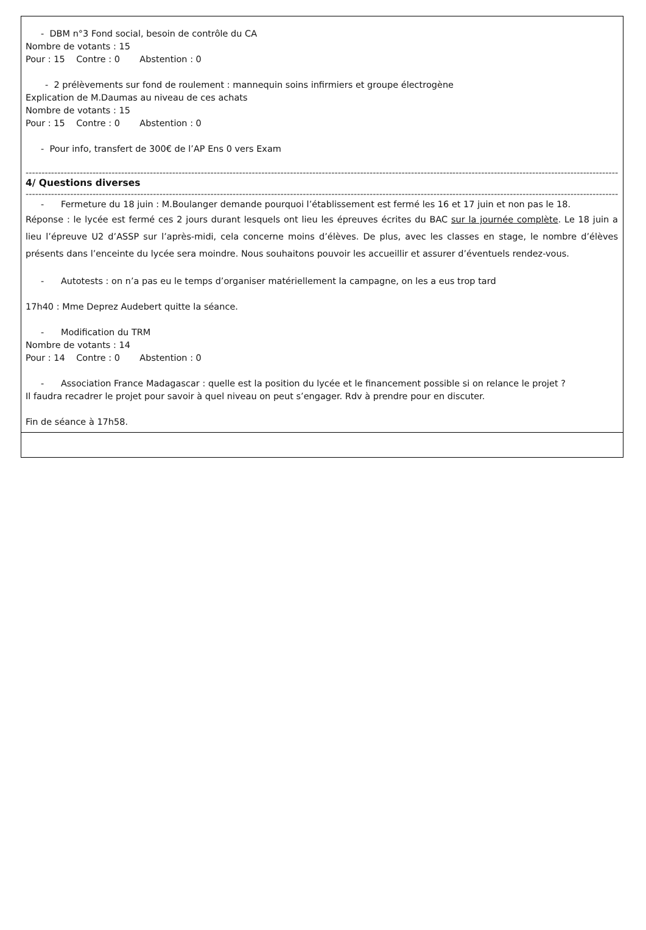- DBM n°3 Fond social, besoin de contrôle du CA
Nombre de votants : 15
Pour : 15 Contre : 0 Abstention : 0
- 2 prélèvements sur fond de roulement : mannequin soins infirmiers et groupe électrogène
Explication de M.Daumas au niveau de ces achats
Nombre de votants : 15
Pour : 15 Contre : 0 Abstention : 0
- Pour info, transfert de 300€ de l’AP Ens 0 vers Exam
----------------------------------------------------------------------------------------------------------------------------------------------------------------------------------------------------------------
4/ Questions diverses
----------------------------------------------------------------------------------------------------------------------------------------------------------------------------------------------------------------
- Fermeture du 18 juin : M.Boulanger demande pourquoi l’établissement est fermé les 16 et 17 juin et non pas le 18.
Réponse : le lycée est fermé ces 2 jours durant lesquels ont lieu les épreuves écrites du BAC sur la journée complète. Le 18 juin a lieu l’épreuve U2 d’ASSP sur l’après-midi, cela concerne moins d’élèves. De plus, avec les classes en stage, le nombre d’élèves présents dans l’enceinte du lycée sera moindre. Nous souhaitons pouvoir les accueillir et assurer d’éventuels rendez-vous.
- Autotests : on n’a pas eu le temps d’organiser matériellement la campagne, on les a eus trop tard
17h40 : Mme Deprez Audebert quitte la séance.
- Modification du TRM
Nombre de votants : 14
Pour : 14 Contre : 0 Abstention : 0
- Association France Madagascar : quelle est la position du lycée et le financement possible si on relance le projet ?
Il faudra recadrer le projet pour savoir à quel niveau on peut s’engager. Rdv à prendre pour en discuter.
Fin de séance à 17h58.